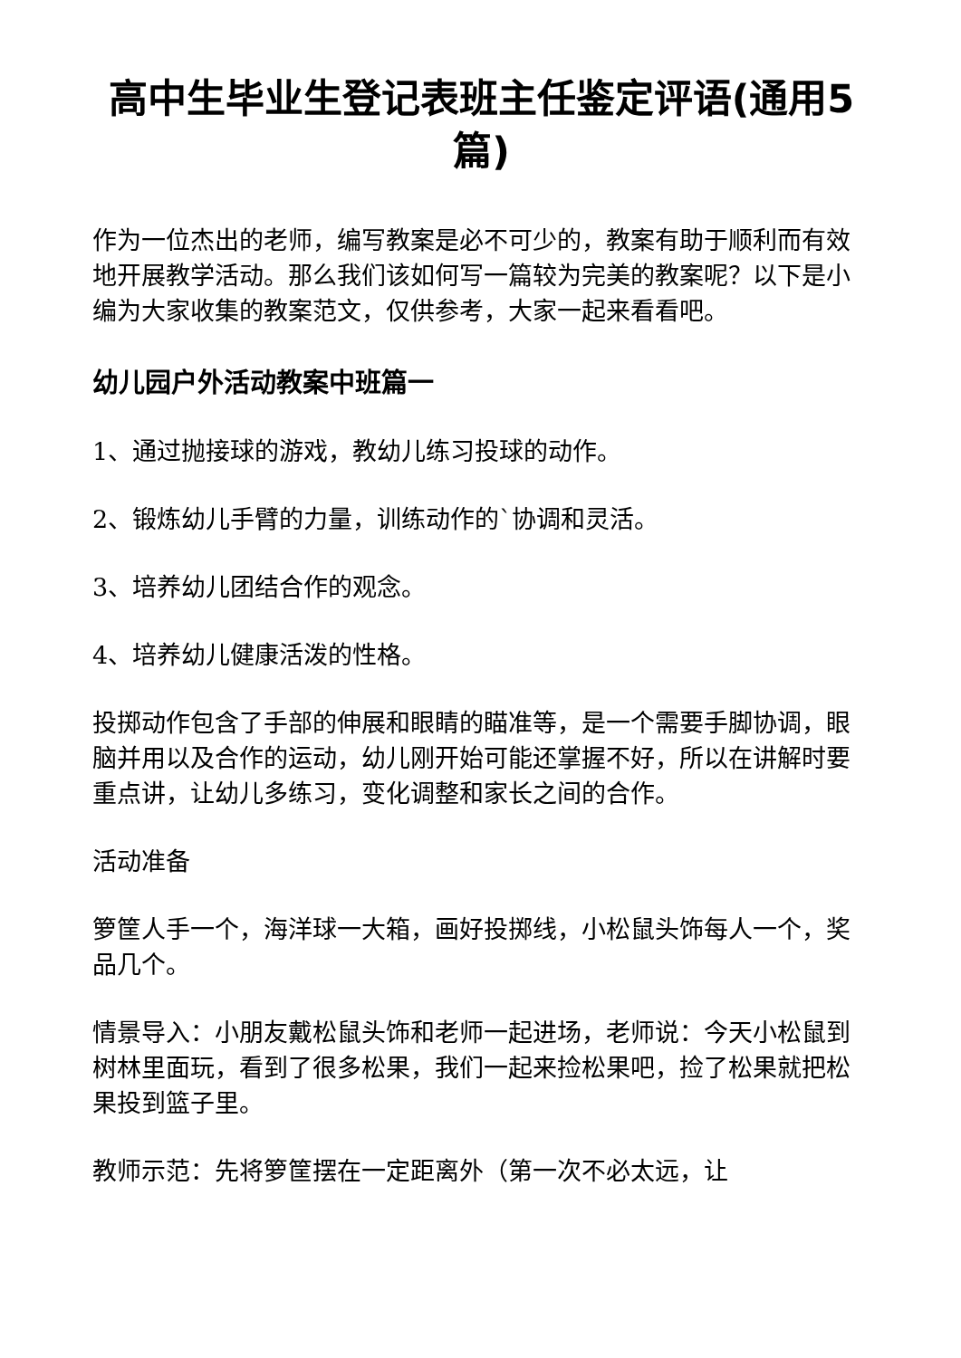高中生毕业生登记表班主任鉴定评语(通用5篇)
作为一位杰出的老师，编写教案是必不可少的，教案有助于顺利而有效地开展教学活动。那么我们该如何写一篇较为完美的教案呢？以下是小编为大家收集的教案范文，仅供参考，大家一起来看看吧。
幼儿园户外活动教案中班篇一
1、通过抛接球的游戏，教幼儿练习投球的动作。
2、锻炼幼儿手臂的力量，训练动作的`协调和灵活。
3、培养幼儿团结合作的观念。
4、培养幼儿健康活泼的性格。
投掷动作包含了手部的伸展和眼睛的瞄准等，是一个需要手脚协调，眼脑并用以及合作的运动，幼儿刚开始可能还掌握不好，所以在讲解时要重点讲，让幼儿多练习，变化调整和家长之间的合作。
活动准备
箩筐人手一个，海洋球一大箱，画好投掷线，小松鼠头饰每人一个，奖品几个。
情景导入：小朋友戴松鼠头饰和老师一起进场，老师说：今天小松鼠到树林里面玩，看到了很多松果，我们一起来捡松果吧，捡了松果就把松果投到篮子里。
教师示范：先将箩筐摆在一定距离外（第一次不必太远，让